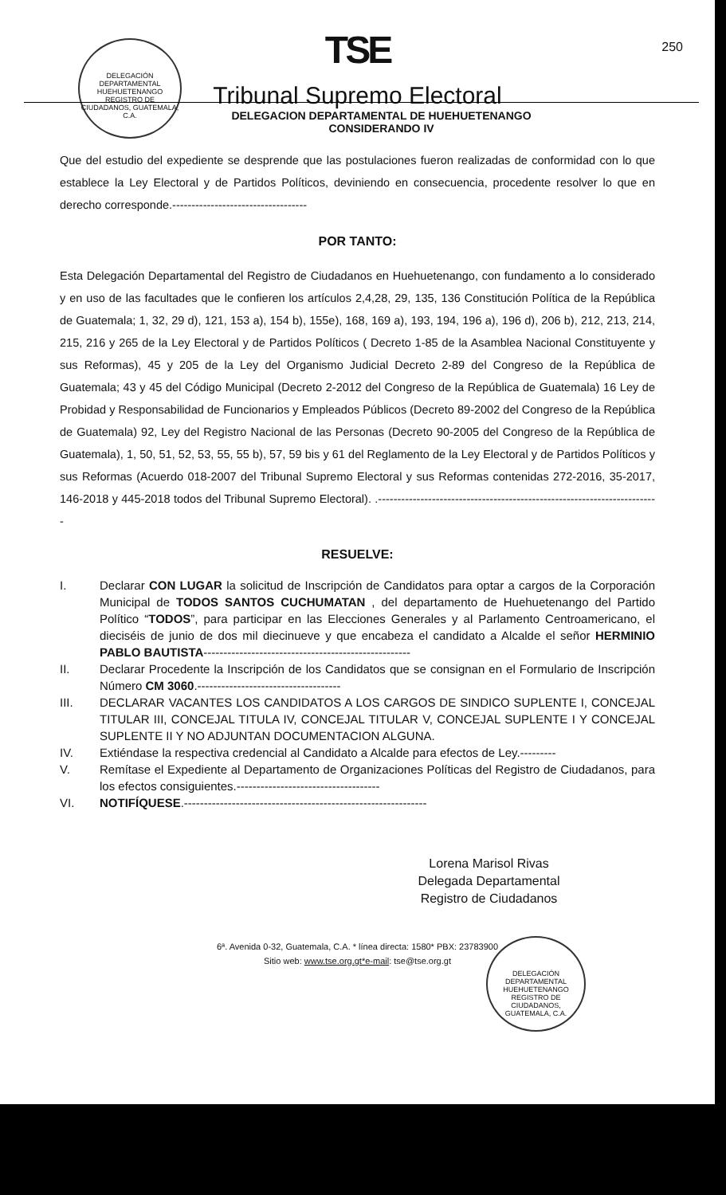DELEGACIÓN DEPARTAMENTAL
HUEHUETENANGO
REGISTRO DE CIUDADANOS, GUATEMALA, C.A.
250
TSE
Tribunal Supremo Electoral
DELEGACION DEPARTAMENTAL DE HUEHUETENANGO
CONSIDERANDO IV
Que del estudio del expediente se desprende que las postulaciones fueron realizadas de conformidad con lo que establece la Ley Electoral y de Partidos Políticos, deviniendo en consecuencia, procedente resolver lo que en derecho corresponde.-----------------------------------
POR TANTO:
Esta Delegación Departamental del Registro de Ciudadanos en Huehuetenango, con fundamento a lo considerado y en uso de las facultades que le confieren los artículos 2,4,28, 29, 135, 136 Constitución Política de la República de Guatemala; 1, 32, 29 d), 121, 153 a), 154 b), 155e), 168, 169 a), 193, 194, 196 a), 196 d), 206 b), 212, 213, 214, 215, 216 y 265 de la Ley Electoral y de Partidos Políticos ( Decreto 1-85 de la Asamblea Nacional Constituyente y sus Reformas), 45 y 205 de la Ley del Organismo Judicial Decreto 2-89 del Congreso de la República de Guatemala; 43 y 45 del Código Municipal (Decreto 2-2012 del Congreso de la República de Guatemala) 16 Ley de Probidad y Responsabilidad de Funcionarios y Empleados Públicos (Decreto 89-2002 del Congreso de la República de Guatemala) 92, Ley del Registro Nacional de las Personas (Decreto 90-2005 del Congreso de la República de Guatemala), 1, 50, 51, 52, 53, 55, 55 b), 57, 59 bis y 61 del Reglamento de la Ley Electoral y de Partidos Políticos y sus Reformas (Acuerdo 018-2007 del Tribunal Supremo Electoral y sus Reformas contenidas 272-2016, 35-2017, 146-2018 y 445-2018 todos del Tribunal Supremo Electoral). .-------------------------------------------------------------------------
RESUELVE:
I. Declarar CON LUGAR la solicitud de Inscripción de Candidatos para optar a cargos de la Corporación Municipal de TODOS SANTOS CUCHUMATAN , del departamento de Huehuetenango del Partido Político “TODOS”, para participar en las Elecciones Generales y al Parlamento Centroamericano, el dieciséis de junio de dos mil diecinueve y que encabeza el candidato a Alcalde el señor HERMINIO PABLO BAUTISTA----------------------------------------------------
II. Declarar Procedente la Inscripción de los Candidatos que se consignan en el Formulario de Inscripción Número CM 3060.------------------------------------
III. DECLARAR VACANTES LOS CANDIDATOS A LOS CARGOS DE SINDICO SUPLENTE I, CONCEJAL TITULAR III, CONCEJAL TITULA IV, CONCEJAL TITULAR V, CONCEJAL SUPLENTE I Y CONCEJAL SUPLENTE II Y NO ADJUNTAN DOCUMENTACION ALGUNA.
IV. Extiéndase la respectiva credencial al Candidato a Alcalde para efectos de Ley.---------
V. Remítase el Expediente al Departamento de Organizaciones Políticas del Registro de Ciudadanos, para los efectos consiguientes.------------------------------------
VI. NOTIFÍQUESE.-------------------------------------------------------------
Lorena Marisol Rivas
Delegada Departamental
Registro de Ciudadanos
DELEGACIÓN DEPARTAMENTAL
HUEHUETENANGO
REGISTRO DE CIUDADANOS, GUATEMALA, C.A.
6ª. Avenida 0-32, Guatemala, C.A. * línea directa: 1580* PBX: 23783900
Sitio web: www.tse.org.gt*e-mail: tse@tse.org.gt